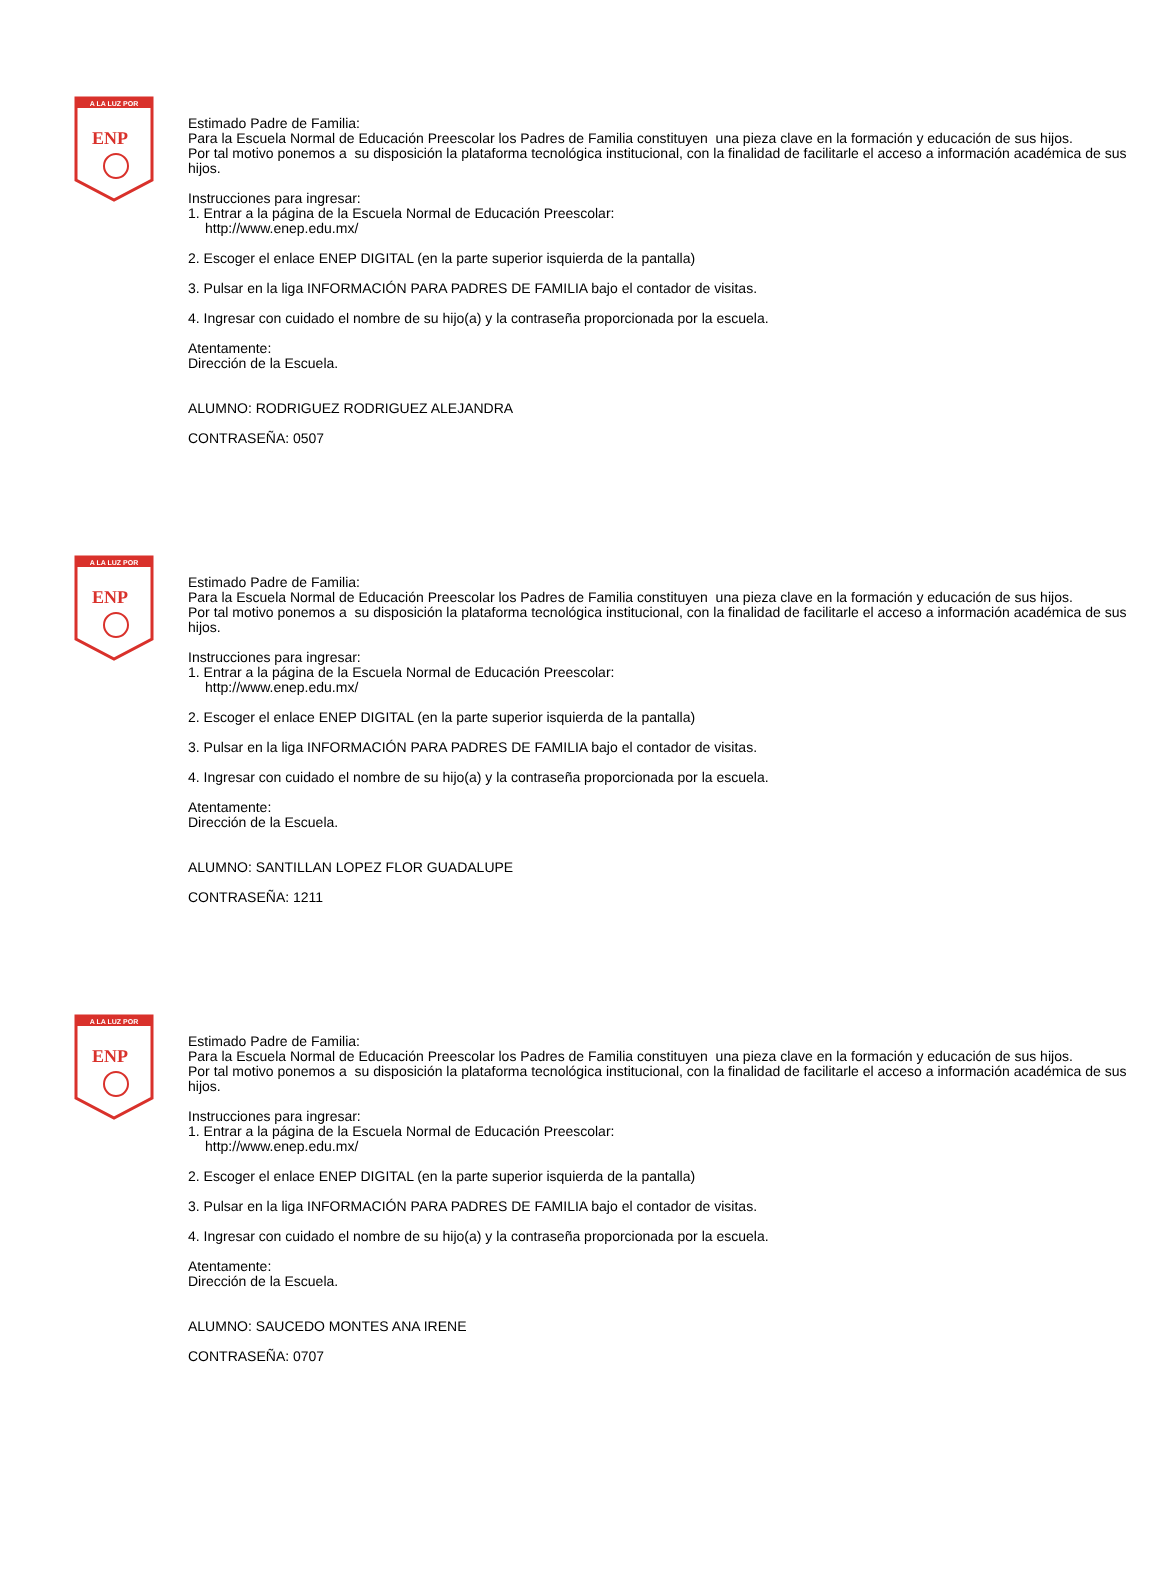A LA LUZ POR
ENP
Estimado Padre de Familia:
Para la Escuela Normal de Educación Preescolar los Padres de Familia constituyen una pieza clave en la formación y educación de sus hijos.
Por tal motivo ponemos a su disposición la plataforma tecnológica institucional, con la finalidad de facilitarle el acceso a información académica de sus hijos.
Instrucciones para ingresar:
1. Entrar a la página de la Escuela Normal de Educación Preescolar:
http://www.enep.edu.mx/
2. Escoger el enlace ENEP DIGITAL (en la parte superior isquierda de la pantalla)
3. Pulsar en la liga INFORMACIÓN PARA PADRES DE FAMILIA bajo el contador de visitas.
4. Ingresar con cuidado el nombre de su hijo(a) y la contraseña proporcionada por la escuela.
Atentamente:
Dirección de la Escuela.
ALUMNO: RODRIGUEZ RODRIGUEZ ALEJANDRA
CONTRASEÑA: 0507
A LA LUZ POR
ENP
Estimado Padre de Familia:
Para la Escuela Normal de Educación Preescolar los Padres de Familia constituyen una pieza clave en la formación y educación de sus hijos.
Por tal motivo ponemos a su disposición la plataforma tecnológica institucional, con la finalidad de facilitarle el acceso a información académica de sus hijos.
Instrucciones para ingresar:
1. Entrar a la página de la Escuela Normal de Educación Preescolar:
http://www.enep.edu.mx/
2. Escoger el enlace ENEP DIGITAL (en la parte superior isquierda de la pantalla)
3. Pulsar en la liga INFORMACIÓN PARA PADRES DE FAMILIA bajo el contador de visitas.
4. Ingresar con cuidado el nombre de su hijo(a) y la contraseña proporcionada por la escuela.
Atentamente:
Dirección de la Escuela.
ALUMNO: SANTILLAN LOPEZ FLOR GUADALUPE
CONTRASEÑA: 1211
A LA LUZ POR
ENP
Estimado Padre de Familia:
Para la Escuela Normal de Educación Preescolar los Padres de Familia constituyen una pieza clave en la formación y educación de sus hijos.
Por tal motivo ponemos a su disposición la plataforma tecnológica institucional, con la finalidad de facilitarle el acceso a información académica de sus hijos.
Instrucciones para ingresar:
1. Entrar a la página de la Escuela Normal de Educación Preescolar:
http://www.enep.edu.mx/
2. Escoger el enlace ENEP DIGITAL (en la parte superior isquierda de la pantalla)
3. Pulsar en la liga INFORMACIÓN PARA PADRES DE FAMILIA bajo el contador de visitas.
4. Ingresar con cuidado el nombre de su hijo(a) y la contraseña proporcionada por la escuela.
Atentamente:
Dirección de la Escuela.
ALUMNO: SAUCEDO MONTES ANA IRENE
CONTRASEÑA: 0707